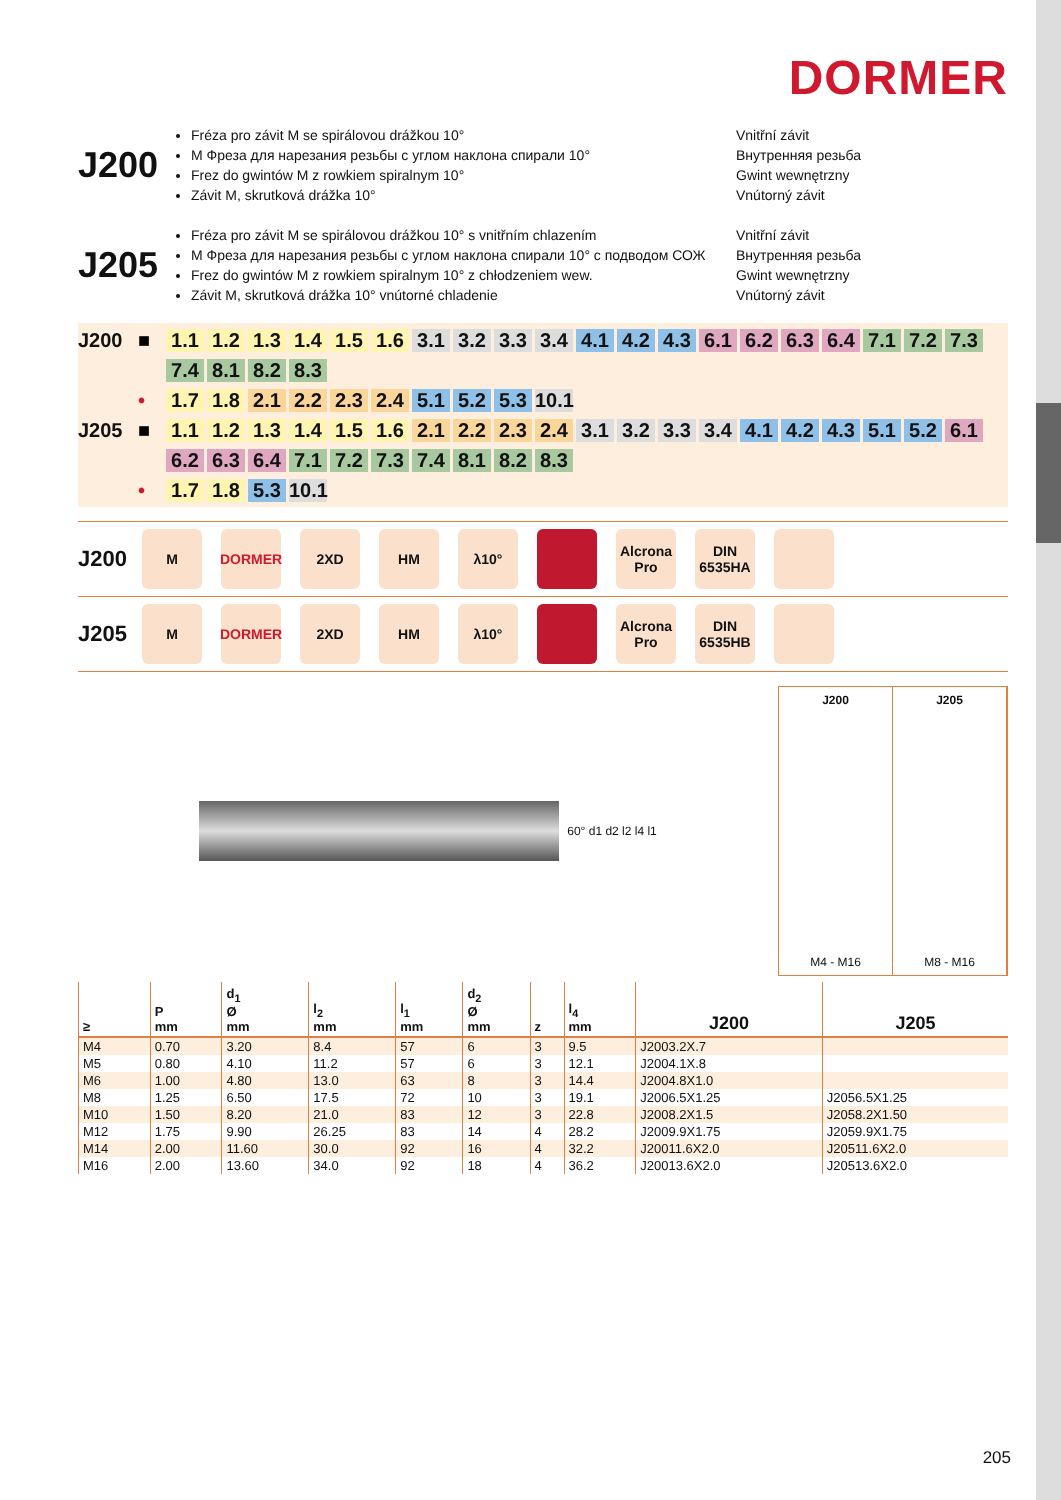DORMER
J200
Fréza pro závit M se spirálovou drážkou 10°
M Фреза для нарезания резьбы с углом наклона спирали 10°
Frez do gwintów M z rowkiem spiralnym 10°
Závit M, skrutková drážka 10°
Vnitřní závit
Внутренняя резьба
Gwint wewnętrzny
Vnútorný závit
J205
Fréza pro závit M se spirálovou drážkou 10° s vnitřním chlazením
M Фреза для нарезания резьбы с углом наклона спирали 10° с подводом СОЖ
Frez do gwintów M z rowkiem spiralnym 10° z chłodzeniem wew.
Závit M, skrutková drážka 10° vnútorné chladenie
Vnitřní závit
Внутренняя резьба
Gwint wewnętrzny
Vnútorný závit
J200 ■ 1.1 1.2 1.3 1.4 1.5 1.6 3.1 3.2 3.3 3.4 4.1 4.2 4.3 6.1 6.2 6.3 6.4 7.1 7.2 7.3
7.4 8.1 8.2 8.3
• 1.7 1.8 2.1 2.2 2.3 2.4 5.1 5.2 5.3 10.1
J205 ■ 1.1 1.2 1.3 1.4 1.5 1.6 2.1 2.2 2.3 2.4 3.1 3.2 3.3 3.4 4.1 4.2 4.3 5.1 5.2 6.1
6.2 6.3 6.4 7.1 7.2 7.3 7.4 8.1 8.2 8.3
• 1.7 1.8 5.3 10.1
J200
M DORMER 2XD HM λ10° Alcrona Pro DIN 6535HA
J205
M DORMER 2XD HM λ10° Alcrona Pro DIN 6535HB
60° d1 d2 l2 l4 l1
J200
M4 - M16
J205
M8 - M16
| ≥ | P mm | d<sub>1</sub> Ø mm | l<sub>2</sub> mm | l<sub>1</sub> mm | d<sub>2</sub> Ø mm | z | l<sub>4</sub> mm | J200 | J205 |
| --- | --- | --- | --- | --- | --- | --- | --- | --- | --- |
| M4 | 0.70 | 3.20 | 8.4 | 57 | 6 | 3 | 9.5 | J2003.2X.7 | |
| M5 | 0.80 | 4.10 | 11.2 | 57 | 6 | 3 | 12.1 | J2004.1X.8 | |
| M6 | 1.00 | 4.80 | 13.0 | 63 | 8 | 3 | 14.4 | J2004.8X1.0 | |
| M8 | 1.25 | 6.50 | 17.5 | 72 | 10 | 3 | 19.1 | J2006.5X1.25 | J2056.5X1.25 |
| M10 | 1.50 | 8.20 | 21.0 | 83 | 12 | 3 | 22.8 | J2008.2X1.5 | J2058.2X1.50 |
| M12 | 1.75 | 9.90 | 26.25 | 83 | 14 | 4 | 28.2 | J2009.9X1.75 | J2059.9X1.75 |
| M14 | 2.00 | 11.60 | 30.0 | 92 | 16 | 4 | 32.2 | J20011.6X2.0 | J20511.6X2.0 |
| M16 | 2.00 | 13.60 | 34.0 | 92 | 18 | 4 | 36.2 | J20013.6X2.0 | J20513.6X2.0 |
205